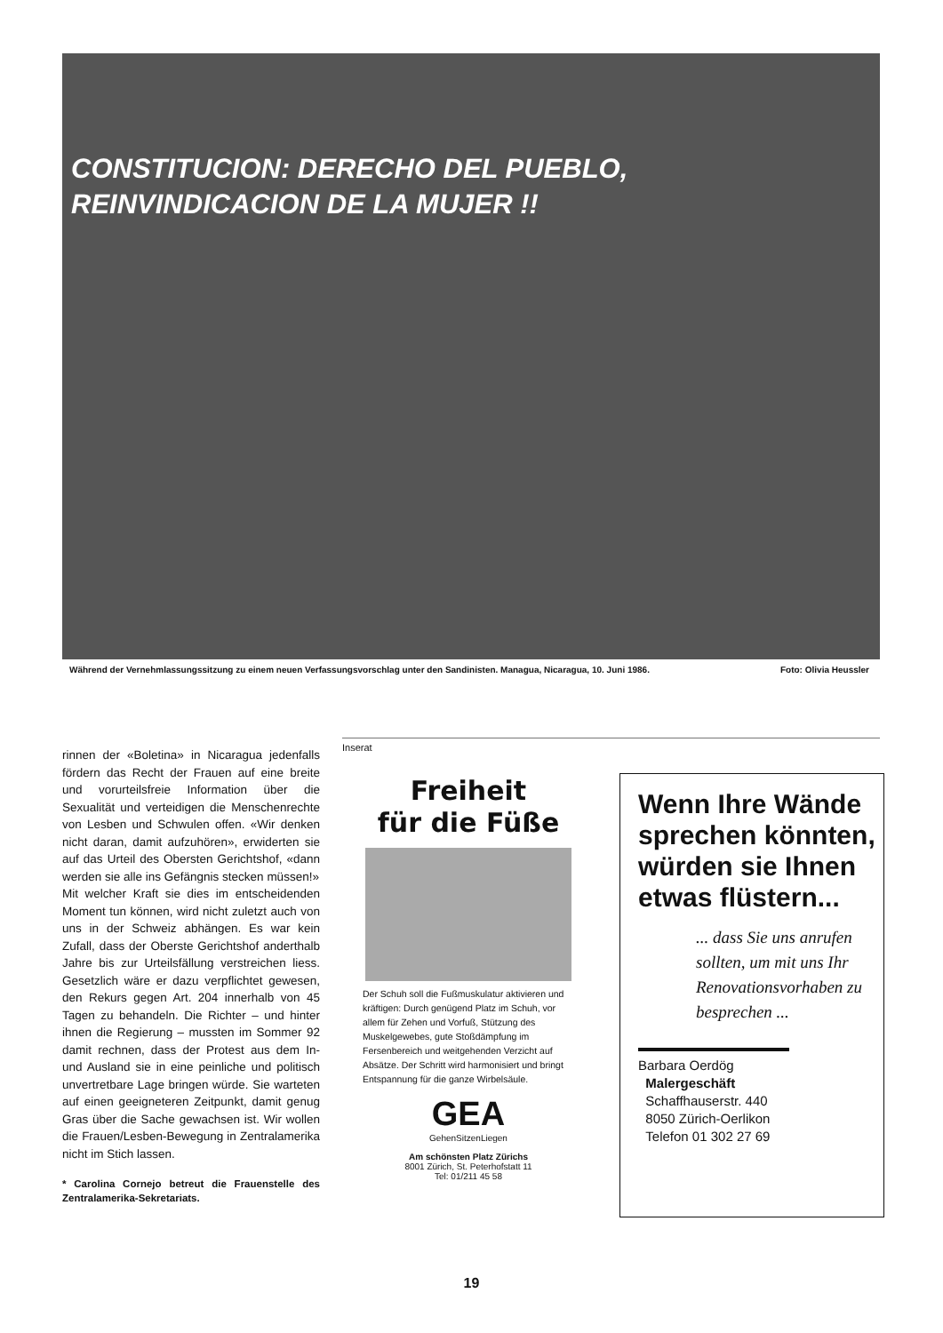CONSTITUCION: DERECHO DEL PUEBLO,
REINVINDICACION DE LA MUJER !!
Während der Vernehmlassungssitzung zu einem neuen Verfassungsvorschlag unter den Sandinisten. Managua, Nicaragua, 10. Juni 1986. Foto: Olivia Heussler
rinnen der «Boletina» in Nicaragua jedenfalls fördern das Recht der Frauen auf eine breite und vorurteilsfreie Information über die Sexualität und verteidigen die Menschenrechte von Lesben und Schwulen offen. «Wir denken nicht daran, damit aufzuhören», erwiderten sie auf das Urteil des Obersten Gerichtshof, «dann werden sie alle ins Gefängnis stecken müssen!»
Mit welcher Kraft sie dies im entscheidenden Moment tun können, wird nicht zuletzt auch von uns in der Schweiz abhängen. Es war kein Zufall, dass der Oberste Gerichtshof anderthalb Jahre bis zur Urteilsfällung verstreichen liess. Gesetzlich wäre er dazu verpflichtet gewesen, den Rekurs gegen Art. 204 innerhalb von 45 Tagen zu behandeln. Die Richter – und hinter ihnen die Regierung – mussten im Sommer 92 damit rechnen, dass der Protest aus dem In- und Ausland sie in eine peinliche und politisch unvertretbare Lage bringen würde. Sie warteten auf einen geeigneteren Zeitpunkt, damit genug Gras über die Sache gewachsen ist. Wir wollen die Frauen/Lesben-Bewegung in Zentralamerika nicht im Stich lassen.
* Carolina Cornejo betreut die Frauenstelle des Zentralamerika-Sekretariats.
Inserat
Freiheit
für die Füße
Der Schuh soll die Fußmuskulatur aktivieren und kräftigen: Durch genügend Platz im Schuh, vor allem für Zehen und Vorfuß, Stützung des Muskelgewebes, gute Stoßdämpfung im Fersenbereich und weitgehenden Verzicht auf Absätze. Der Schritt wird harmonisiert und bringt Entspannung für die ganze Wirbelsäule.
GEA
GehenSitzenLiegen
Am schönsten Platz Zürichs
8001 Zürich, St. Peterhofstatt 11
Tel: 01/211 45 58
Wenn Ihre Wände sprechen könnten, würden sie Ihnen etwas flüstern...
... dass Sie uns anrufen sollten, um mit uns Ihr Renovationsvorhaben zu besprechen ...
Barbara Oerdög
Malergeschäft
Schaffhauserstr. 440
8050 Zürich-Oerlikon
Telefon 01 302 27 69
19